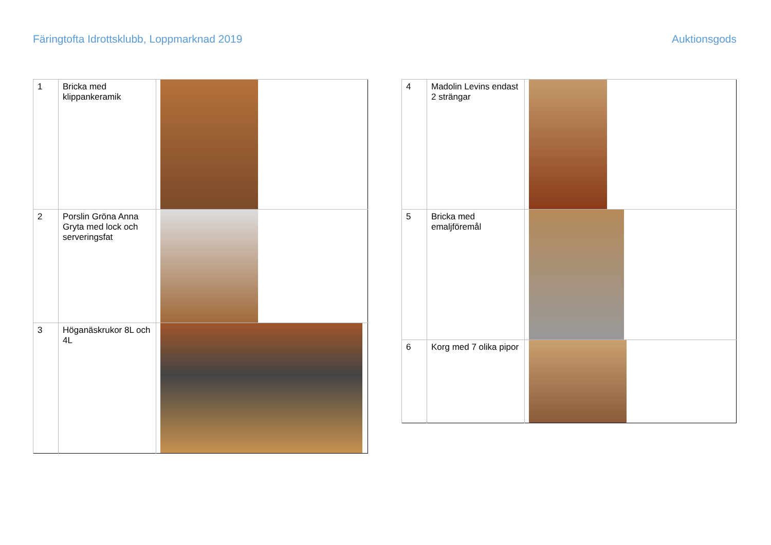Färingtofta Idrottsklubb, Loppmarknad 2019 Auktionsgods
| 1 | Bricka med klippankeramik | |
| 2 | Porslin Gröna Anna Gryta med lock och serveringsfat | |
| 3 | Höganäskrukor 8L och 4L | |
| 4 | Madolin Levins endast 2 strängar | |
| 5 | Bricka med emaljföremål | |
| 6 | Korg med 7 olika pipor | |